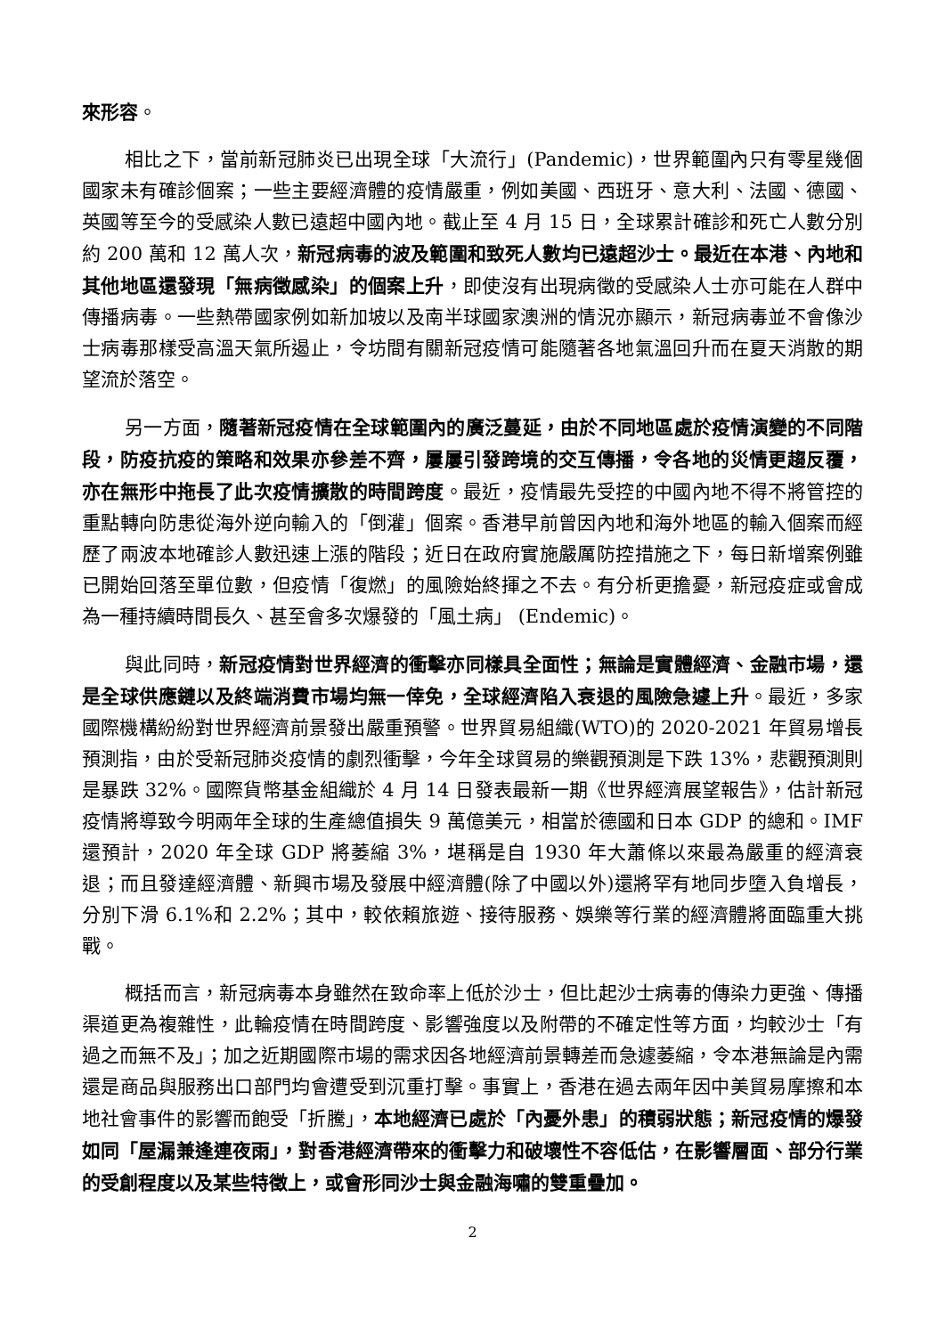來形容。
相比之下，當前新冠肺炎已出現全球「大流行」(Pandemic)，世界範圍內只有零星幾個國家未有確診個案；一些主要經濟體的疫情嚴重，例如美國、西班牙、意大利、法國、德國、英國等至今的受感染人數已遠超中國內地。截止至 4 月 15 日，全球累計確診和死亡人數分別約 200 萬和 12 萬人次，新冠病毒的波及範圍和致死人數均已遠超沙士。最近在本港、內地和其他地區還發現「無病徵感染」的個案上升，即使沒有出現病徵的受感染人士亦可能在人群中傳播病毒。一些熱帶國家例如新加坡以及南半球國家澳洲的情況亦顯示，新冠病毒並不會像沙士病毒那樣受高溫天氣所遏止，令坊間有關新冠疫情可能隨著各地氣溫回升而在夏天消散的期望流於落空。
另一方面，隨著新冠疫情在全球範圍內的廣泛蔓延，由於不同地區處於疫情演變的不同階段，防疫抗疫的策略和效果亦參差不齊，屢屢引發跨境的交互傳播，令各地的災情更趨反覆，亦在無形中拖長了此次疫情擴散的時間跨度。最近，疫情最先受控的中國內地不得不將管控的重點轉向防患從海外逆向輸入的「倒灌」個案。香港早前曾因內地和海外地區的輸入個案而經歷了兩波本地確診人數迅速上漲的階段；近日在政府實施嚴厲防控措施之下，每日新增案例雖已開始回落至單位數，但疫情「復燃」的風險始終揮之不去。有分析更擔憂，新冠疫症或會成為一種持續時間長久、甚至會多次爆發的「風土病」 (Endemic)。
與此同時，新冠疫情對世界經濟的衝擊亦同樣具全面性；無論是實體經濟、金融市場，還是全球供應鏈以及終端消費市場均無一倖免，全球經濟陷入衰退的風險急遽上升。最近，多家國際機構紛紛對世界經濟前景發出嚴重預警。世界貿易組織(WTO)的 2020-2021 年貿易增長預測指，由於受新冠肺炎疫情的劇烈衝擊，今年全球貿易的樂觀預測是下跌 13%，悲觀預測則是暴跌 32%。國際貨幣基金組織於 4 月 14 日發表最新一期《世界經濟展望報告》，估計新冠疫情將導致今明兩年全球的生產總值損失 9 萬億美元，相當於德國和日本 GDP 的總和。IMF 還預計，2020 年全球 GDP 將萎縮 3%，堪稱是自 1930 年大蕭條以來最為嚴重的經濟衰退；而且發達經濟體、新興市場及發展中經濟體(除了中國以外)還將罕有地同步墮入負增長，分別下滑 6.1%和 2.2%；其中，較依賴旅遊、接待服務、娛樂等行業的經濟體將面臨重大挑戰。
概括而言，新冠病毒本身雖然在致命率上低於沙士，但比起沙士病毒的傳染力更強、傳播渠道更為複雜性，此輪疫情在時間跨度、影響強度以及附帶的不確定性等方面，均較沙士「有過之而無不及」；加之近期國際市場的需求因各地經濟前景轉差而急遽萎縮，令本港無論是內需還是商品與服務出口部門均會遭受到沉重打擊。事實上，香港在過去兩年因中美貿易摩擦和本地社會事件的影響而飽受「折騰」，本地經濟已處於「內憂外患」的積弱狀態；新冠疫情的爆發如同「屋漏兼逢連夜雨」，對香港經濟帶來的衝擊力和破壞性不容低估，在影響層面、部分行業的受創程度以及某些特徵上，或會形同沙士與金融海嘯的雙重疊加。
2